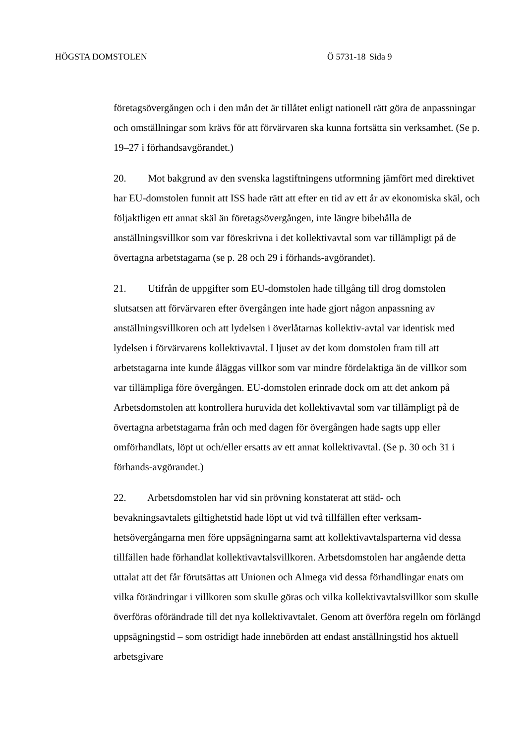HÖGSTA DOMSTOLEN Ö 5731-18 Sida 9
företagsövergången och i den mån det är tillåtet enligt nationell rätt göra de anpassningar och omställningar som krävs för att förvärvaren ska kunna fortsätta sin verksamhet. (Se p. 19–27 i förhandsavgörandet.)
20. Mot bakgrund av den svenska lagstiftningens utformning jämfört med direktivet har EU-domstolen funnit att ISS hade rätt att efter en tid av ett år av ekonomiska skäl, och följaktligen ett annat skäl än företagsövergången, inte längre bibehålla de anställningsvillkor som var föreskrivna i det kollektivavtal som var tillämpligt på de övertagna arbetstagarna (se p. 28 och 29 i förhands-avgörandet).
21. Utifrån de uppgifter som EU-domstolen hade tillgång till drog domstolen slutsatsen att förvärvaren efter övergången inte hade gjort någon anpassning av anställningsvillkoren och att lydelsen i överlåtarnas kollektiv-avtal var identisk med lydelsen i förvärvarens kollektivavtal. I ljuset av det kom domstolen fram till att arbetstagarna inte kunde åläggas villkor som var mindre fördelaktiga än de villkor som var tillämpliga före övergången. EU-domstolen erinrade dock om att det ankom på Arbetsdomstolen att kontrollera huruvida det kollektivavtal som var tillämpligt på de övertagna arbetstagarna från och med dagen för övergången hade sagts upp eller omförhandlats, löpt ut och/eller ersatts av ett annat kollektivavtal. (Se p. 30 och 31 i förhands-avgörandet.)
22. Arbetsdomstolen har vid sin prövning konstaterat att städ- och bevakningsavtalets giltighetstid hade löpt ut vid två tillfällen efter verksam-hetsövergångarna men före uppsägningarna samt att kollektivavtalsparterna vid dessa tillfällen hade förhandlat kollektivavtalsvillkoren. Arbetsdomstolen har angående detta uttalat att det får förutsättas att Unionen och Almega vid dessa förhandlingar enats om vilka förändringar i villkoren som skulle göras och vilka kollektivavtalsvillkor som skulle överföras oförändrade till det nya kollektivavtalet. Genom att överföra regeln om förlängd uppsägningstid – som ostridigt hade innebörden att endast anställningstid hos aktuell arbetsgivare